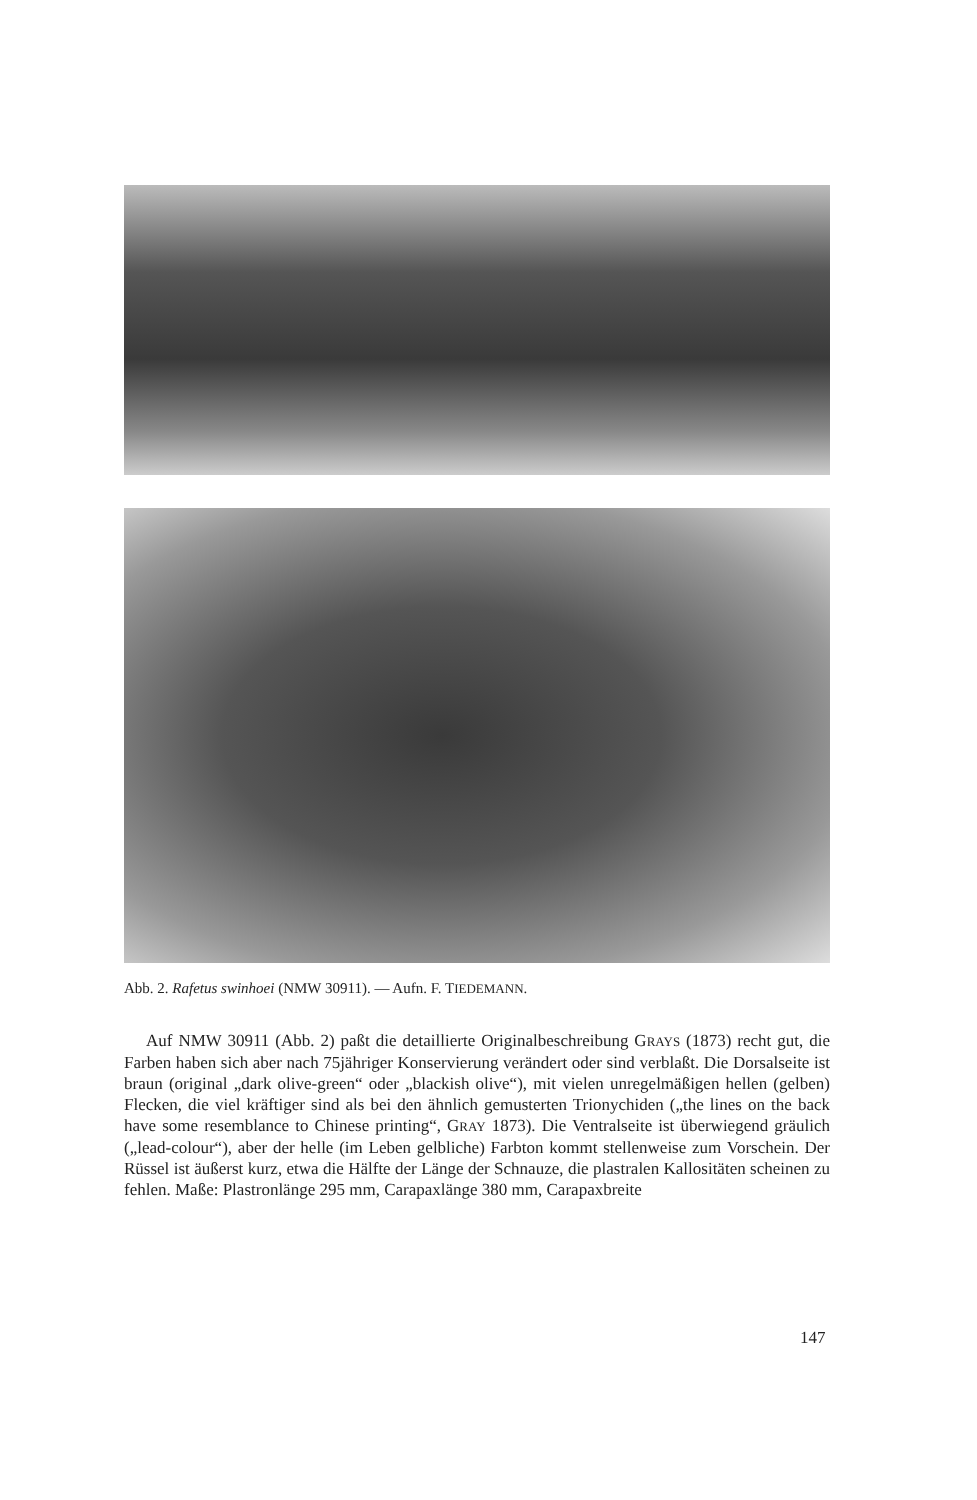Abb. 2. Rafetus swinhoei (NMW 30911). — Aufn. F. TIEDEMANN.
Auf NMW 30911 (Abb. 2) paßt die detaillierte Originalbeschreibung GRAYS (1873) recht gut, die Farben haben sich aber nach 75jähriger Konservierung verändert oder sind verblaßt. Die Dorsalseite ist braun (original „dark olive-green“ oder „blackish olive“), mit vielen unregelmäßigen hellen (gelben) Flecken, die viel kräftiger sind als bei den ähnlich gemusterten Trionychiden („the lines on the back have some resemblance to Chinese printing“, GRAY 1873). Die Ventralseite ist überwiegend gräulich („lead-colour“), aber der helle (im Leben gelbliche) Farbton kommt stellenweise zum Vorschein. Der Rüssel ist äußerst kurz, etwa die Hälfte der Länge der Schnauze, die plastralen Kallositäten scheinen zu fehlen. Maße: Plastronlänge 295 mm, Carapaxlänge 380 mm, Carapaxbreite
147